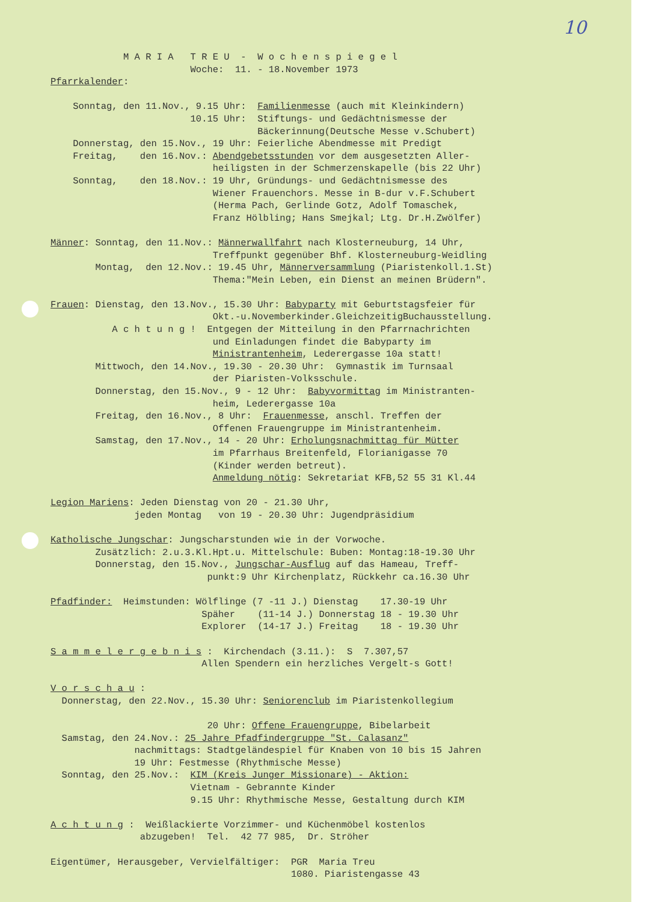10
             M A R I A   T R E U  -  W o c h e n s p i e g e l
                         Woche:  11. - 18.November 1973
Pfarrkalender:

    Sonntag, den 11.Nov., 9.15 Uhr:  Familienmesse (auch mit Kleinkindern)
                         10.15 Uhr:  Stiftungs- und Gedächtnismesse der
                                     Bäckerinnung(Deutsche Messe v.Schubert)
    Donnerstag, den 15.Nov., 19 Uhr: Feierliche Abendmesse mit Predigt
    Freitag,    den 16.Nov.: Abendgebetsstunden vor dem ausgesetzten Aller-
                             heiligsten in der Schmerzenskapelle (bis 22 Uhr)
    Sonntag,    den 18.Nov.: 19 Uhr, Gründungs- und Gedächtnismesse des
                             Wiener Frauenchors. Messe in B-dur v.F.Schubert
                             (Herma Pach, Gerlinde Gotz, Adolf Tomaschek,
                             Franz Hölbling; Hans Smejkal; Ltg. Dr.H.Zwölfer)

Männer: Sonntag, den 11.Nov.: Männerwallfahrt nach Klosterneuburg, 14 Uhr,
                             Treffpunkt gegenüber Bhf. Klosterneuburg-Weidling
        Montag,  den 12.Nov.: 19.45 Uhr, Männerversammlung (Piaristenkoll.1.St)
                             Thema:"Mein Leben, ein Dienst an meinen Brüdern".

Frauen: Dienstag, den 13.Nov., 15.30 Uhr: Babyparty mit Geburtstagsfeier für
                             Okt.-u.Novemberkinder.GleichzeitigBuchausstellung.
           A c h t u n g !  Entgegen der Mitteilung in den Pfarrnachrichten
                             und Einladungen findet die Babyparty im
                             Ministrantenheim, Lederergasse 10a statt!
        Mittwoch, den 14.Nov., 19.30 - 20.30 Uhr:  Gymnastik im Turnsaal
                             der Piaristen-Volksschule.
        Donnerstag, den 15.Nov., 9 - 12 Uhr:  Babyvormittag im Ministranten-
                             heim, Lederergasse 10a
        Freitag, den 16.Nov., 8 Uhr:  Frauenmesse, anschl. Treffen der
                             Offenen Frauengruppe im Ministrantenheim.
        Samstag, den 17.Nov., 14 - 20 Uhr: Erholungsnachmittag für Mütter
                             im Pfarrhaus Breitenfeld, Florianigasse 70
                             (Kinder werden betreut).
                             Anmeldung nötig: Sekretariat KFB,52 55 31 Kl.44

Legion Mariens: Jeden Dienstag von 20 - 21.30 Uhr,
               jeden Montag   von 19 - 20.30 Uhr: Jugendpräsidium

Katholische Jungschar: Jungscharstunden wie in der Vorwoche.
        Zusätzlich: 2.u.3.Kl.Hpt.u. Mittelschule: Buben: Montag:18-19.30 Uhr
        Donnerstag, den 15.Nov., Jungschar-Ausflug auf das Hameau, Treff-
                            punkt:9 Uhr Kirchenplatz, Rückkehr ca.16.30 Uhr

Pfadfinder:  Heimstunden: Wölflinge (7 -11 J.) Dienstag    17.30-19 Uhr
                           Späher    (11-14 J.) Donnerstag 18 - 19.30 Uhr
                           Explorer  (14-17 J.) Freitag    18 - 19.30 Uhr

S a m m e l e r g e b n i s :  Kirchendach (3.11.):  S  7.307,57
                           Allen Spendern ein herzliches Vergelt-s Gott!

V o r s c h a u :
  Donnerstag, den 22.Nov., 15.30 Uhr: Seniorenclub im Piaristenkollegium

                            20 Uhr: Offene Frauengruppe, Bibelarbeit
  Samstag, den 24.Nov.: 25 Jahre Pfadfindergruppe "St. Calasanz"
               nachmittags: Stadtgeländespiel für Knaben von 10 bis 15 Jahren
               19 Uhr: Festmesse (Rhythmische Messe)
  Sonntag, den 25.Nov.:  KIM (Kreis Junger Missionare) - Aktion:
                         Vietnam - Gebrannte Kinder
                         9.15 Uhr: Rhythmische Messe, Gestaltung durch KIM

A c h t u n g :  Weißlackierte Vorzimmer- und Küchenmöbel kostenlos
                abzugeben!  Tel.  42 77 985,  Dr. Ströher

Eigentümer, Herausgeber, Vervielfältiger:  PGR  Maria Treu
                                           1080. Piaristengasse 43